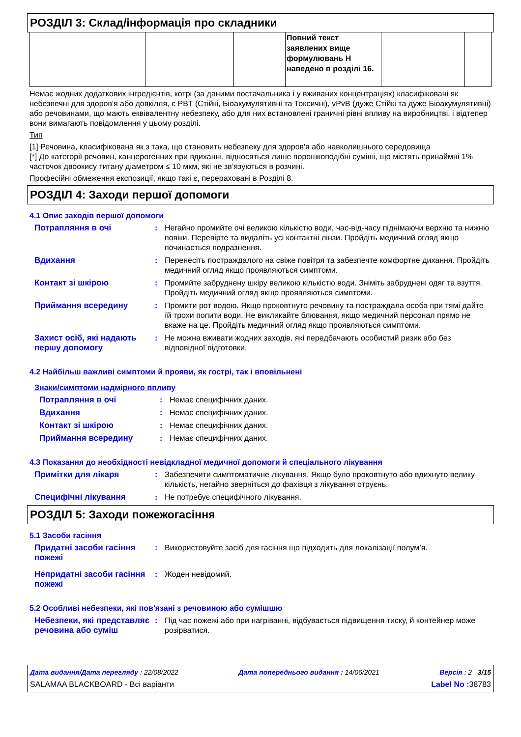РОЗДІЛ 3: Склад/інформація про складники
| | | | Повний текст заявлених вище формулювань H наведено в розділі 16. | | |
Немає жодних додаткових інгредієнтів, котрі (за даними постачальника і у вживаних концентраціях) класифіковані як небезпечні для здоров'я або довкілля, є PBT (Стійкі, Біоакумулятивні та Токсичні), vPvB (дуже Стійкі та дуже Біоакумулятивні) або речовинами, що мають еквівалентну небезпеку, або для них встановлені граничні рівні впливу на виробництві, і відтепер вони вимагають повідомлення у цьому розділі.
Тип
[1] Речовина, класифікована як з така, що становить небезпеку для здоров'я або навколишнього середовища
[*] До категорії речовин, канцерогенних при вдиханні, відносяться лише порошкоподібні суміші, що містять принаймні 1% часточок двоокису титану діаметром ≤ 10 мкм, які не зв’язуються в розчині.
Професійні обмеження експозиції, якщо такі є, перераховані в Розділі 8.
РОЗДІЛ 4: Заходи першої допомоги
4.1 Опис заходів першої допомоги
Потрапляння в очі : Негайно промийте очі великою кількістю води, час-від-часу піднімаючи верхню та нижню повіки. Перевірте та видаліть усі контактні лінзи. Пройдіть медичний огляд якщо починається подразнення.
Вдихання : Перенесіть постраждалого на свіже повітря та забезпечте комфортне дихання. Пройдіть медичний огляд якщо проявляються симптоми.
Контакт зі шкірою : Промийте забруднену шкіру великою кількістю води. Зніміть забруднені одяг та взуття. Пройдіть медичний огляд якщо проявляються симптоми.
Приймання всередину : Промити рот водою. Якщо проковтнуто речовину та постраждала особа при тямі дайте їй трохи попити води. Не викликайте блювання, якщо медичний персонал прямо не вкаже на це. Пройдіть медичний огляд якщо проявляються симптоми.
Захист осіб, які надають першу допомогу
: Не можна вживати жодних заходів, які передбачають особистий ризик або без відповідної підготовки.
4.2 Найбільш важливі симптоми й прояви, як гострі, так і вповільнені
Знаки/симптоми надмірного впливу
Потрапляння в очі : Немає специфічних даних.
Вдихання : Немає специфічних даних.
Контакт зі шкірою : Немає специфічних даних.
Приймання всередину : Немає специфічних даних.
4.3 Показання до необхідності невідкладної медичної допомоги й спеціального лікування
Примітки для лікаря : Забезпечити симптоматичне лікування. Якщо було проковтнуто або вдихнуто велику кількість, негайно зверніться до фахівця з лікування отруєнь.
Специфічні лікування : Не потребує специфічного лікування.
РОЗДІЛ 5: Заходи пожежогасіння
5.1 Засоби гасіння
Придатні засоби гасіння пожежі
: Використовуйте засіб для гасіння що підходить для локалізації полум’я.
Непридатні засоби гасіння пожежі
: Жоден невідомий.
5.2 Особливі небезпеки, які пов'язані з речовиною або сумішшю
Небезпеки, які представляє речовина або суміш
: Під час пожежі або при нагріванні, відбувається підвищення тиску, й контейнер може розірватися.
Дата видання/Дата перегляду : 22/08/2022 Дата попереднього видання : 14/06/2021 Версія : 2 3/15
SALAMAA BLACKBOARD - Всі варіанти Label No : 38783